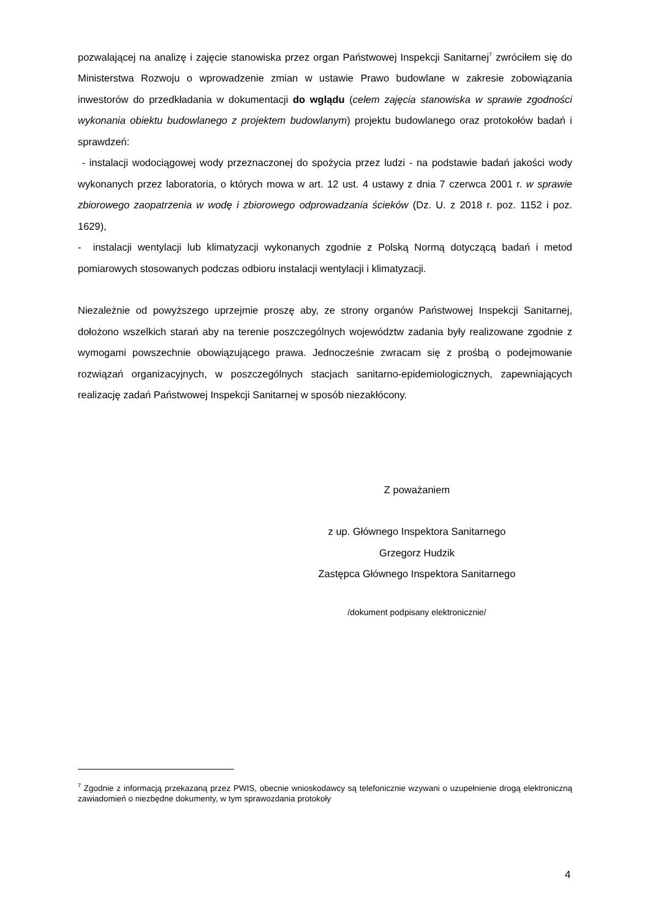pozwalającej na analizę i zajęcie stanowiska przez organ Państwowej Inspekcji Sanitarnej<sup>7</sup> zwróciłem się do Ministerstwa Rozwoju o wprowadzenie zmian w ustawie Prawo budowlane w zakresie zobowiązania inwestorów do przedkładania w dokumentacji do wglądu (celem zajęcia stanowiska w sprawie zgodności wykonania obiektu budowlanego z projektem budowlanym) projektu budowlanego oraz protokołów badań i sprawdzeń:
- instalacji wodociągowej wody przeznaczonej do spożycia przez ludzi - na podstawie badań jakości wody wykonanych przez laboratoria, o których mowa w art. 12 ust. 4 ustawy z dnia 7 czerwca 2001 r. w sprawie zbiorowego zaopatrzenia w wodę i zbiorowego odprowadzania ścieków (Dz. U. z 2018 r. poz. 1152 i poz. 1629),
- instalacji wentylacji lub klimatyzacji wykonanych zgodnie z Polską Normą dotyczącą badań i metod pomiarowych stosowanych podczas odbioru instalacji wentylacji i klimatyzacji.
Niezależnie od powyższego uprzejmie proszę aby, ze strony organów Państwowej Inspekcji Sanitarnej, dołożono wszelkich starań aby na terenie poszczególnych województw zadania były realizowane zgodnie z wymogami powszechnie obowiązującego prawa. Jednocześnie zwracam się z prośbą o podejmowanie rozwiązań organizacyjnych, w poszczególnych stacjach sanitarno-epidemiologicznych, zapewniających realizację zadań Państwowej Inspekcji Sanitarnej w sposób niezakłócony.
Z poważaniem
z up. Głównego Inspektora Sanitarnego
Grzegorz Hudzik
Zastępca Głównego Inspektora Sanitarnego
/dokument podpisany elektronicznie/
<sup>7</sup> Zgodnie z informacją przekazaną przez PWIS, obecnie wnioskodawcy są telefonicznie wzywani o uzupełnienie drogą elektroniczną zawiadomień o niezbędne dokumenty, w tym sprawozdania protokoły
4